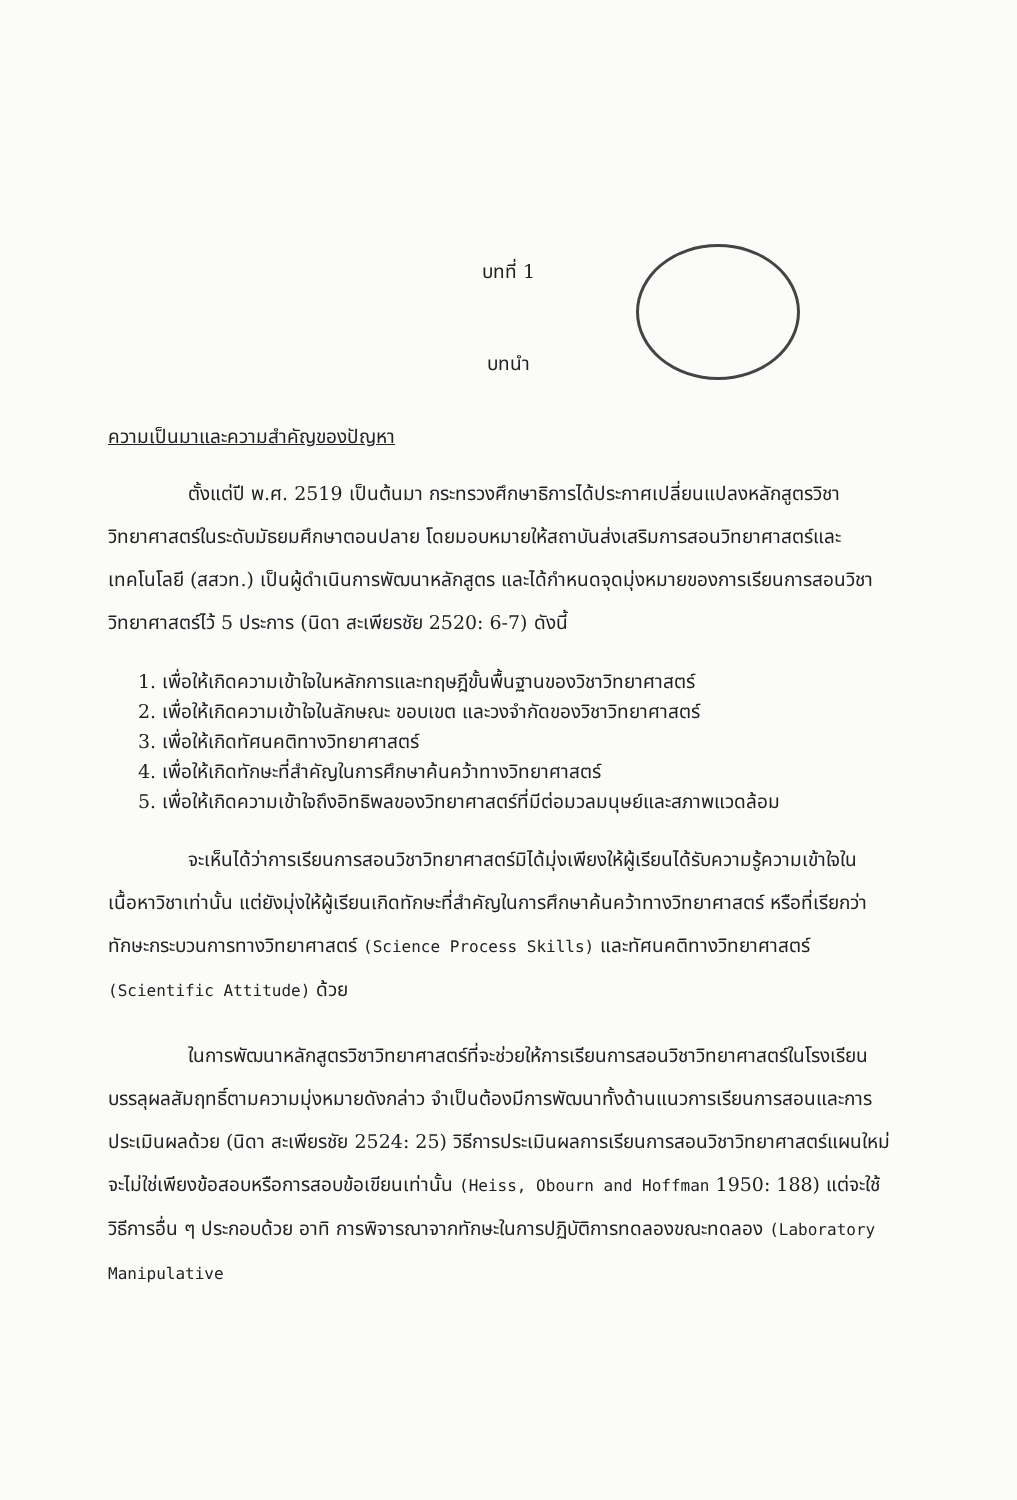บทที่ 1
บทนำ
ความเป็นมาและความสำคัญของปัญหา
ตั้งแต่ปี พ.ศ. 2519 เป็นต้นมา กระทรวงศึกษาธิการได้ประกาศเปลี่ยนแปลงหลักสูตรวิชาวิทยาศาสตร์ในระดับมัธยมศึกษาตอนปลาย โดยมอบหมายให้สถาบันส่งเสริมการสอนวิทยาศาสตร์และเทคโนโลยี (สสวท.) เป็นผู้ดำเนินการพัฒนาหลักสูตร และได้กำหนดจุดมุ่งหมายของการเรียนการสอนวิชาวิทยาศาสตร์ไว้ 5 ประการ (นิดา สะเพียรชัย 2520: 6-7) ดังนี้
1. เพื่อให้เกิดความเข้าใจในหลักการและทฤษฎีขั้นพื้นฐานของวิชาวิทยาศาสตร์
2. เพื่อให้เกิดความเข้าใจในลักษณะ ขอบเขต และวงจำกัดของวิชาวิทยาศาสตร์
3. เพื่อให้เกิดทัศนคติทางวิทยาศาสตร์
4. เพื่อให้เกิดทักษะที่สำคัญในการศึกษาค้นคว้าทางวิทยาศาสตร์
5. เพื่อให้เกิดความเข้าใจถึงอิทธิพลของวิทยาศาสตร์ที่มีต่อมวลมนุษย์และสภาพแวดล้อม
จะเห็นได้ว่าการเรียนการสอนวิชาวิทยาศาสตร์มิได้มุ่งเพียงให้ผู้เรียนได้รับความรู้ความเข้าใจในเนื้อหาวิชาเท่านั้น แต่ยังมุ่งให้ผู้เรียนเกิดทักษะที่สำคัญในการศึกษาค้นคว้าทางวิทยาศาสตร์ หรือที่เรียกว่าทักษะกระบวนการทางวิทยาศาสตร์ (Science Process Skills) และทัศนคติทางวิทยาศาสตร์ (Scientific Attitude) ด้วย
ในการพัฒนาหลักสูตรวิชาวิทยาศาสตร์ที่จะช่วยให้การเรียนการสอนวิชาวิทยาศาสตร์ในโรงเรียนบรรลุผลสัมฤทธิ์ตามความมุ่งหมายดังกล่าว จำเป็นต้องมีการพัฒนาทั้งด้านแนวการเรียนการสอนและการประเมินผลด้วย (นิดา สะเพียรชัย 2524: 25) วิธีการประเมินผลการเรียนการสอนวิชาวิทยาศาสตร์แผนใหม่จะไม่ใช่เพียงข้อสอบหรือการสอบข้อเขียนเท่านั้น (Heiss, Obourn and Hoffman 1950: 188) แต่จะใช้วิธีการอื่น ๆ ประกอบด้วย อาทิ การพิจารณาจากทักษะในการปฏิบัติการทดลองขณะทดลอง (Laboratory Manipulative